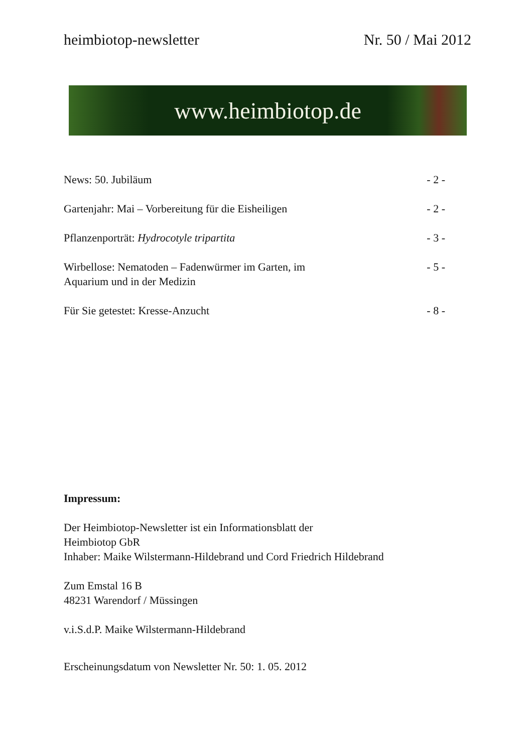heimbiotop-newsletter Nr. 50 / Mai 2012
www.heimbiotop.de
News: 50. Jubiläum - 2 -
Gartenjahr: Mai – Vorbereitung für die Eisheiligen - 2 -
Pflanzenporträt: Hydrocotyle tripartita - 3 -
Wirbellose: Nematoden – Fadenwürmer im Garten, im
Aquarium und in der Medizin - 5 -
Für Sie getestet: Kresse-Anzucht - 8 -
Impressum:
Der Heimbiotop-Newsletter ist ein Informationsblatt der
Heimbiotop GbR
Inhaber: Maike Wilstermann-Hildebrand und Cord Friedrich Hildebrand
Zum Emstal 16 B
48231 Warendorf / Müssingen
v.i.S.d.P. Maike Wilstermann-Hildebrand
Erscheinungsdatum von Newsletter Nr. 50: 1. 05. 2012